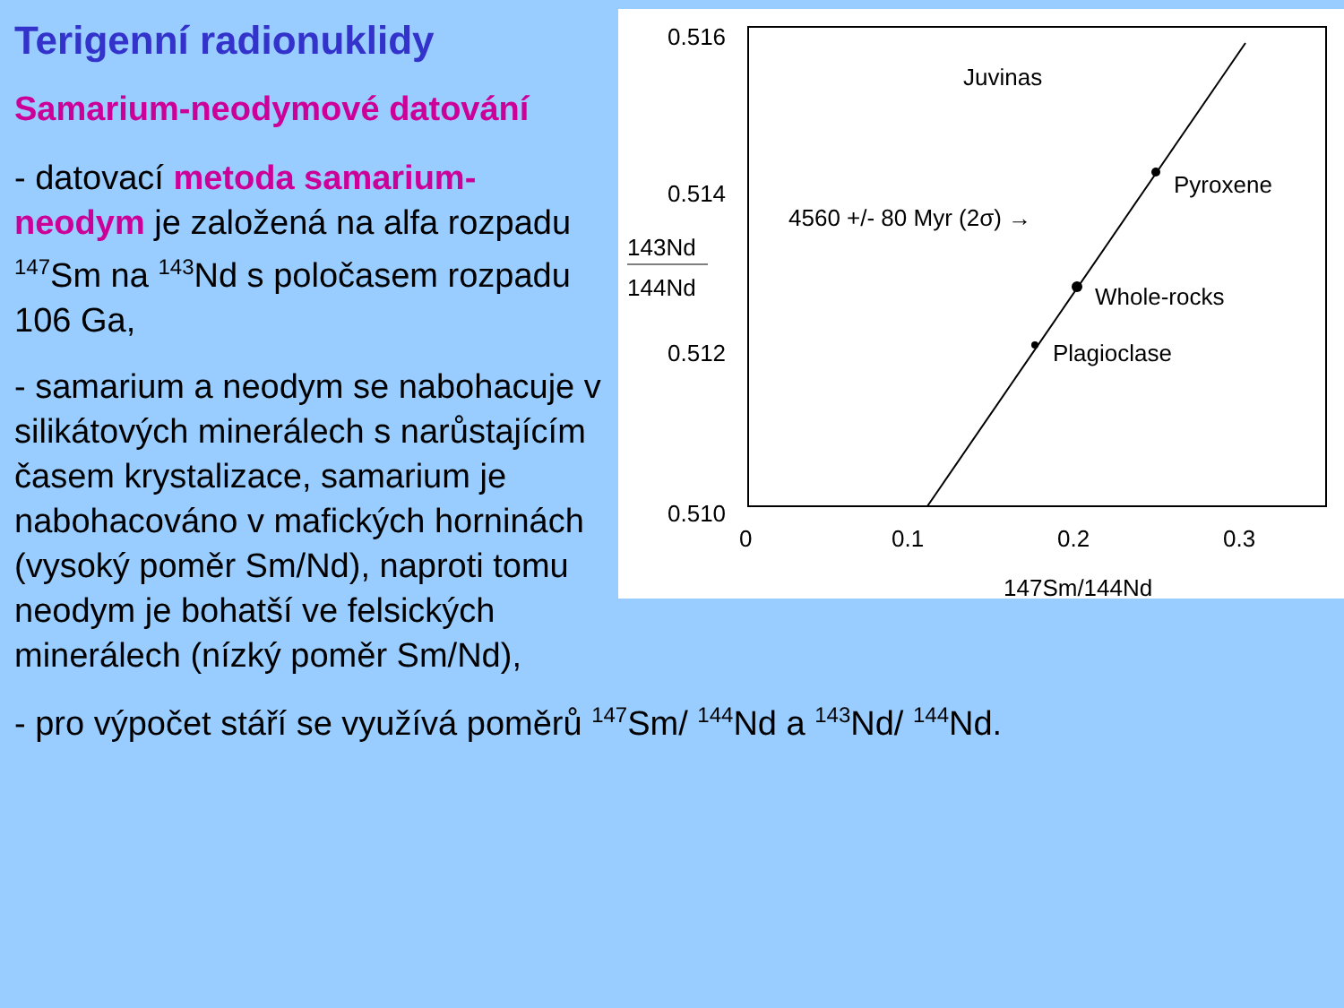Terigenní radionuklidy
Samarium-neodymové datování
- datovací metoda samarium-neodym je založená na alfa rozpadu <sup>147</sup>Sm na <sup>143</sup>Nd s poločasem rozpadu 106 Ga,
- samarium a neodym se nabohacuje v silikátových minerálech s narůstajícím časem krystalizace, samarium je nabohacováno v mafických horninách (vysoký poměr Sm/Nd), naproti tomu neodym je bohatší ve felsických minerálech (nízký poměr Sm/Nd),
0.516
0.514
0.512
0.510
143Nd
144Nd
0
0.1
0.2
0.3
147Sm/144Nd
Juvinas
Pyroxene
Whole-rocks
Plagioclase
4560 +/- 80 Myr (2σ) →
- pro výpočet stáří se využívá poměrů <sup>147</sup>Sm/ <sup>144</sup>Nd a <sup>143</sup>Nd/ <sup>144</sup>Nd.